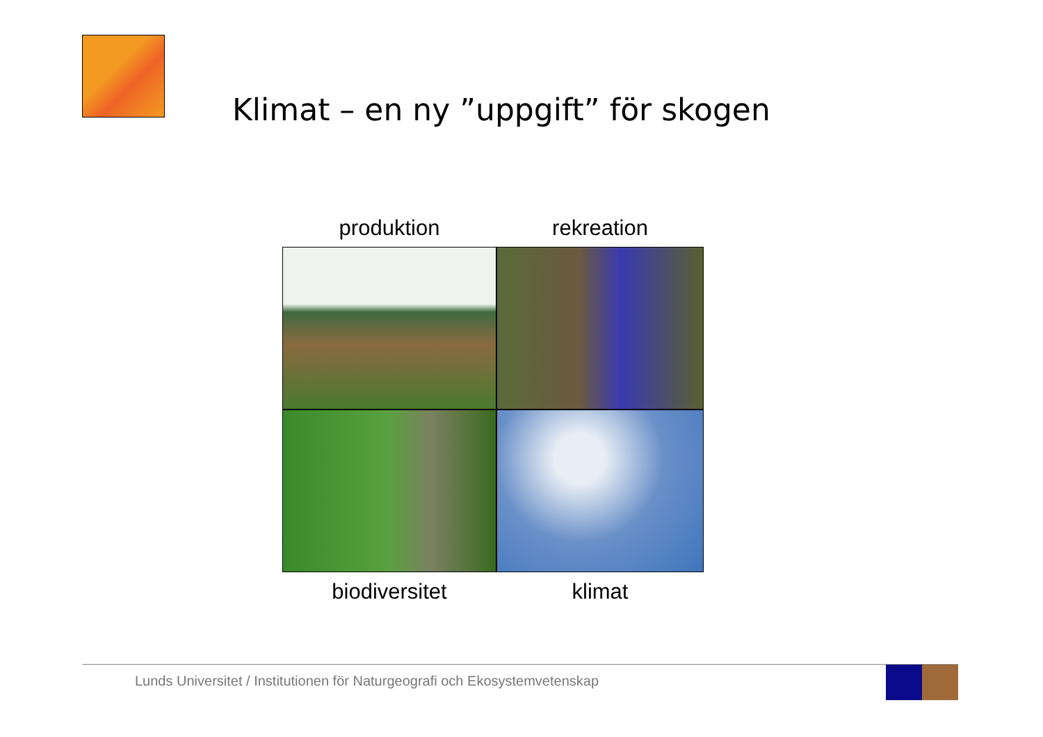Klimat – en ny ”uppgift” för skogen
produktion
rekreation
biodiversitet
klimat
Lunds Universitet / Institutionen för Naturgeografi och Ekosystemvetenskap